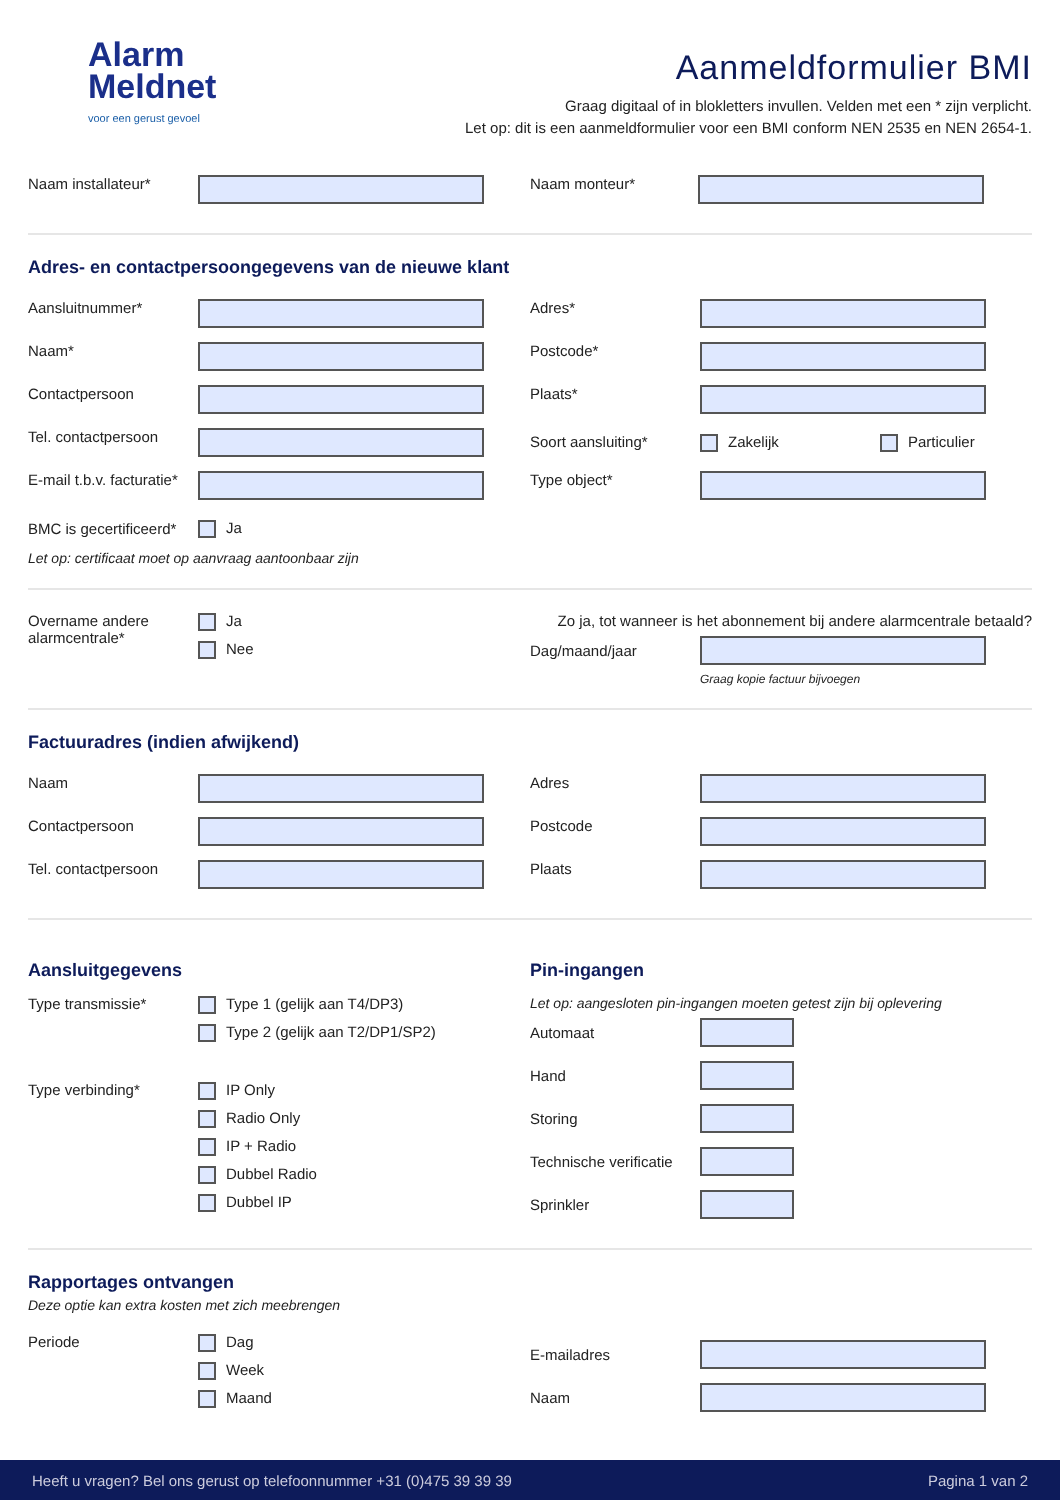Alarm
Meldnet
voor een gerust gevoel
Aanmeldformulier BMI
Graag digitaal of in blokletters invullen. Velden met een * zijn verplicht.
Let op: dit is een aanmeldformulier voor een BMI conform NEN 2535 en NEN 2654-1.
Naam installateur* Naam monteur*
Adres- en contactpersoongegevens van de nieuwe klant
Aansluitnummer* Adres*
Naam* Postcode*
Contactpersoon Plaats*
Tel. contactpersoon
Soort aansluiting* Zakelijk Particulier
E-mail t.b.v. facturatie* Type object*
BMC is gecertificeerd* Ja
Let op: certificaat moet op aanvraag aantoonbaar zijn
Overname andere
alarmcentrale*
Ja
Nee
Zo ja, tot wanneer is het abonnement bij andere alarmcentrale betaald?
Dag/maand/jaar
Graag kopie factuur bijvoegen
Factuuradres (indien afwijkend)
Naam Adres
Contactpersoon Postcode
Tel. contactpersoon Plaats
Aansluitgegevens
Type transmissie*
Type 1 (gelijk aan T4/DP3)
Type 2 (gelijk aan T2/DP1/SP2)
Type verbinding*
IP Only
Radio Only
IP + Radio
Dubbel Radio
Dubbel IP
Pin-ingangen
Let op: aangesloten pin-ingangen moeten getest zijn bij oplevering
Automaat
Hand
Storing
Technische verificatie
Sprinkler
Rapportages ontvangen
Deze optie kan extra kosten met zich meebrengen
Periode
Dag
Week
Maand
E-mailadres
Naam
Heeft u vragen? Bel ons gerust op telefoonnummer +31 (0)475 39 39 39 Pagina 1 van 2